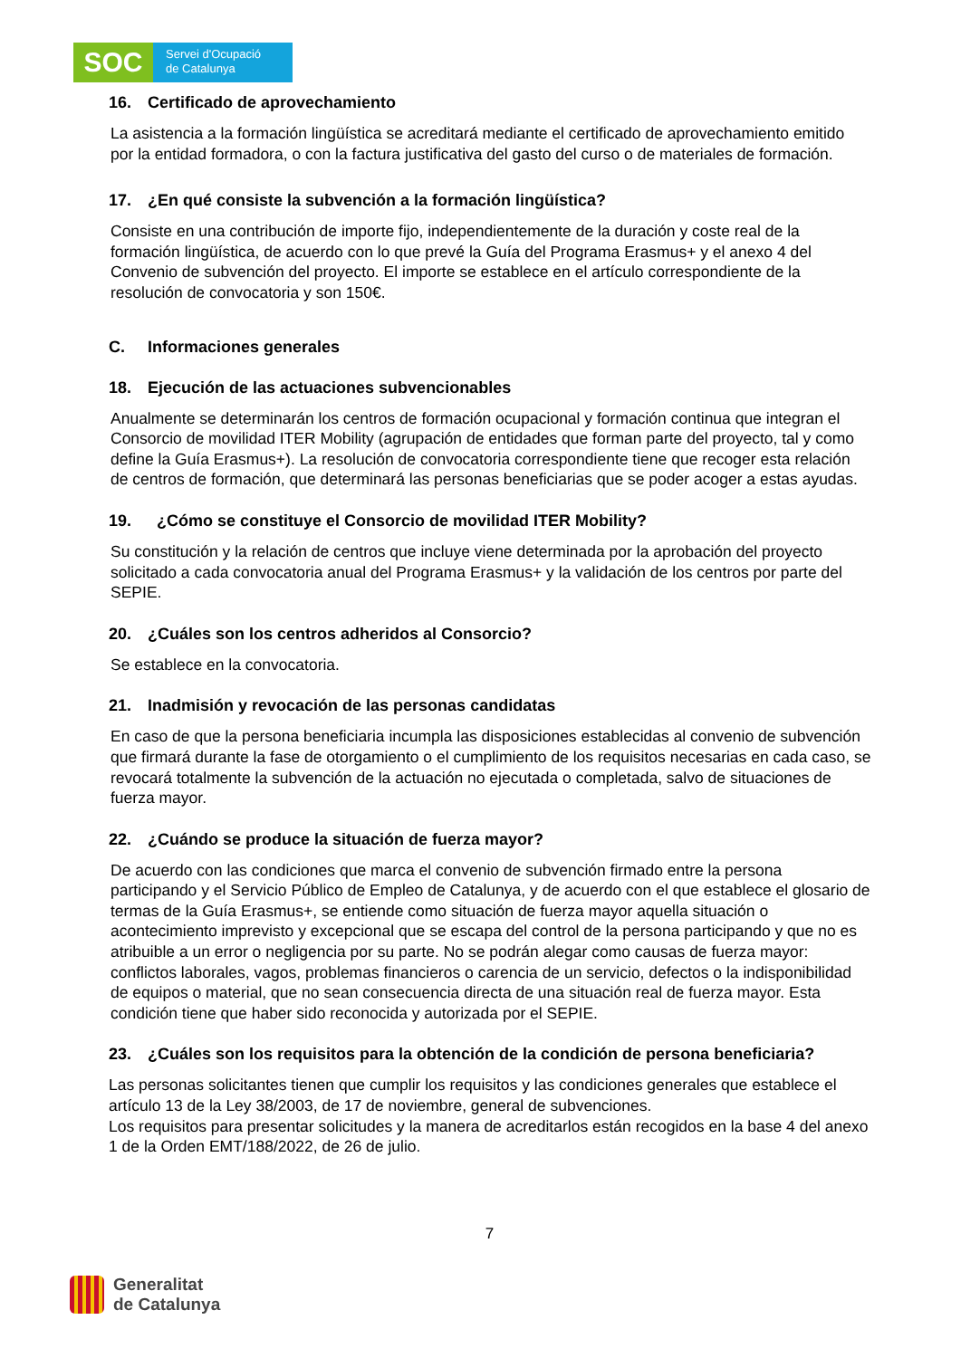SOC
Servei d'Ocupació
de Catalunya
16. Certificado de aprovechamiento
La asistencia a la formación lingüística se acreditará mediante el certificado de aprovechamiento emitido por la entidad formadora, o con la factura justificativa del gasto del curso o de materiales de formación.
17. ¿En qué consiste la subvención a la formación lingüística?
Consiste en una contribución de importe fijo, independientemente de la duración y coste real de la formación lingüística, de acuerdo con lo que prevé la Guía del Programa Erasmus+ y el anexo 4 del Convenio de subvención del proyecto. El importe se establece en el artículo correspondiente de la resolución de convocatoria y son 150€.
C. Informaciones generales
18. Ejecución de las actuaciones subvencionables
Anualmente se determinarán los centros de formación ocupacional y formación continua que integran el Consorcio de movilidad ITER Mobility (agrupación de entidades que forman parte del proyecto, tal y como define la Guía Erasmus+). La resolución de convocatoria correspondiente tiene que recoger esta relación de centros de formación, que determinará las personas beneficiarias que se poder acoger a estas ayudas.
19. ¿Cómo se constituye el Consorcio de movilidad ITER Mobility?
Su constitución y la relación de centros que incluye viene determinada por la aprobación del proyecto solicitado a cada convocatoria anual del Programa Erasmus+ y la validación de los centros por parte del SEPIE.
20. ¿Cuáles son los centros adheridos al Consorcio?
Se establece en la convocatoria.
21. Inadmisión y revocación de las personas candidatas
En caso de que la persona beneficiaria incumpla las disposiciones establecidas al convenio de subvención que firmará durante la fase de otorgamiento o el cumplimiento de los requisitos necesarias en cada caso, se revocará totalmente la subvención de la actuación no ejecutada o completada, salvo de situaciones de fuerza mayor.
22. ¿Cuándo se produce la situación de fuerza mayor?
De acuerdo con las condiciones que marca el convenio de subvención firmado entre la persona participando y el Servicio Público de Empleo de Catalunya, y de acuerdo con el que establece el glosario de termas de la Guía Erasmus+, se entiende como situación de fuerza mayor aquella situación o acontecimiento imprevisto y excepcional que se escapa del control de la persona participando y que no es atribuible a un error o negligencia por su parte. No se podrán alegar como causas de fuerza mayor: conflictos laborales, vagos, problemas financieros o carencia de un servicio, defectos o la indisponibilidad de equipos o material, que no sean consecuencia directa de una situación real de fuerza mayor. Esta condición tiene que haber sido reconocida y autorizada por el SEPIE.
23. ¿Cuáles son los requisitos para la obtención de la condición de persona beneficiaria?
Las personas solicitantes tienen que cumplir los requisitos y las condiciones generales que establece el artículo 13 de la Ley 38/2003, de 17 de noviembre, general de subvenciones.
Los requisitos para presentar solicitudes y la manera de acreditarlos están recogidos en la base 4 del anexo 1 de la Orden EMT/188/2022, de 26 de julio.
7
Generalitat
de Catalunya